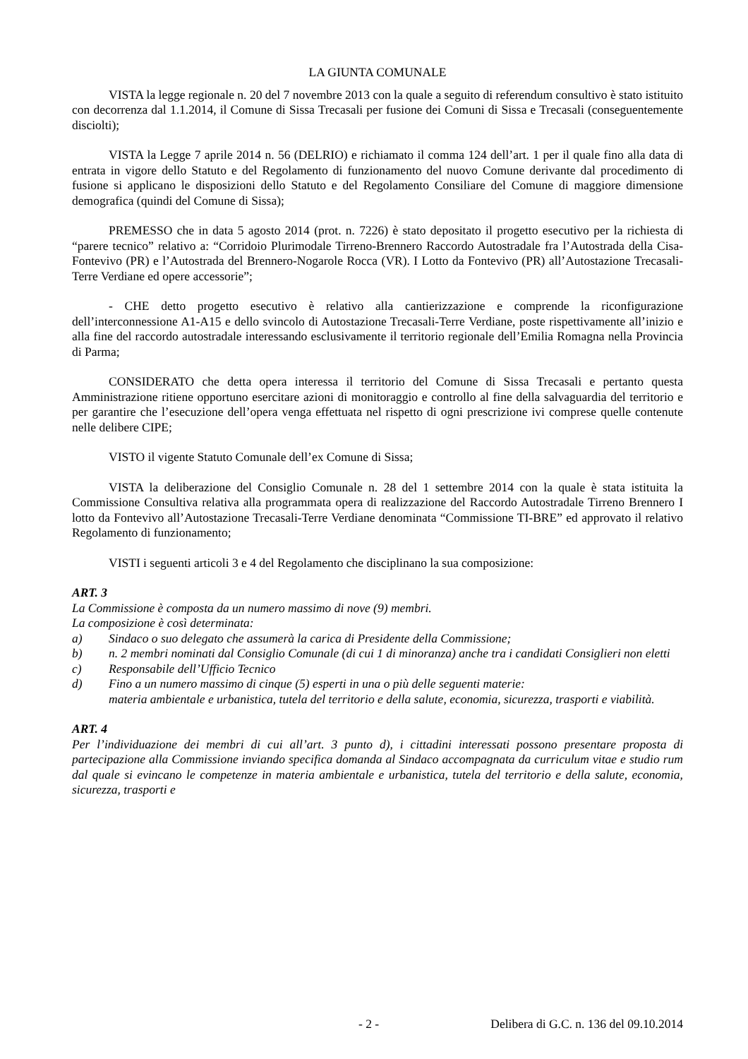LA GIUNTA COMUNALE
VISTA la legge regionale n. 20 del 7 novembre 2013 con la quale a seguito di referendum consultivo è stato istituito con decorrenza dal 1.1.2014, il Comune di Sissa Trecasali per fusione dei Comuni di Sissa e Trecasali (conseguentemente disciolti);
VISTA la Legge 7 aprile 2014 n. 56 (DELRIO) e richiamato il comma 124 dell’art. 1 per il quale fino alla data di entrata in vigore dello Statuto e del Regolamento di funzionamento del nuovo Comune derivante dal procedimento di fusione si applicano le disposizioni dello Statuto e del Regolamento Consiliare del Comune di maggiore dimensione demografica (quindi del Comune di Sissa);
PREMESSO che in data 5 agosto 2014 (prot. n. 7226) è stato depositato il progetto esecutivo per la richiesta di “parere tecnico” relativo a: “Corridoio Plurimodale Tirreno-Brennero Raccordo Autostradale fra l’Autostrada della Cisa-Fontevivo (PR) e l’Autostrada del Brennero-Nogarole Rocca (VR). I Lotto da Fontevivo (PR) all’Autostazione Trecasali-Terre Verdiane ed opere accessorie”;
- CHE detto progetto esecutivo è relativo alla cantierizzazione e comprende la riconfigurazione dell’interconnessione A1-A15 e dello svincolo di Autostazione Trecasali-Terre Verdiane, poste rispettivamente all’inizio e alla fine del raccordo autostradale interessando esclusivamente il territorio regionale dell’Emilia Romagna nella Provincia di Parma;
CONSIDERATO che detta opera interessa il territorio del Comune di Sissa Trecasali e pertanto questa Amministrazione ritiene opportuno esercitare azioni di monitoraggio e controllo al fine della salvaguardia del territorio e per garantire che l’esecuzione dell’opera venga effettuata nel rispetto di ogni prescrizione ivi comprese quelle contenute nelle delibere CIPE;
VISTO il vigente Statuto Comunale dell’ex Comune di Sissa;
VISTA la deliberazione del Consiglio Comunale n. 28 del 1 settembre 2014 con la quale è stata istituita la Commissione Consultiva relativa alla programmata opera di realizzazione del Raccordo Autostradale Tirreno Brennero I lotto da Fontevivo all’Autostazione Trecasali-Terre Verdiane denominata “Commissione TI-BRE” ed approvato il relativo Regolamento di funzionamento;
VISTI i seguenti articoli 3 e 4 del Regolamento che disciplinano la sua composizione:
ART. 3
La Commissione è composta da un numero massimo di nove (9) membri.
La composizione è così determinata:
a) Sindaco o suo delegato che assumerà la carica di Presidente della Commissione;
b) n. 2 membri nominati dal Consiglio Comunale (di cui 1 di minoranza) anche tra i candidati Consiglieri non eletti
c) Responsabile dell’Ufficio Tecnico
d) Fino a un numero massimo di cinque (5) esperti in una o più delle seguenti materie:
materia ambientale e urbanistica, tutela del territorio e della salute, economia, sicurezza, trasporti e viabilità.
ART. 4
Per l’individuazione dei membri di cui all’art. 3 punto d), i cittadini interessati possono presentare proposta di partecipazione alla Commissione inviando specifica domanda al Sindaco accompagnata da curriculum vitae e studio rum dal quale si evincano le competenze in materia ambientale e urbanistica, tutela del territorio e della salute, economia, sicurezza, trasporti e
- 2 - Delibera di G.C. n. 136 del 09.10.2014